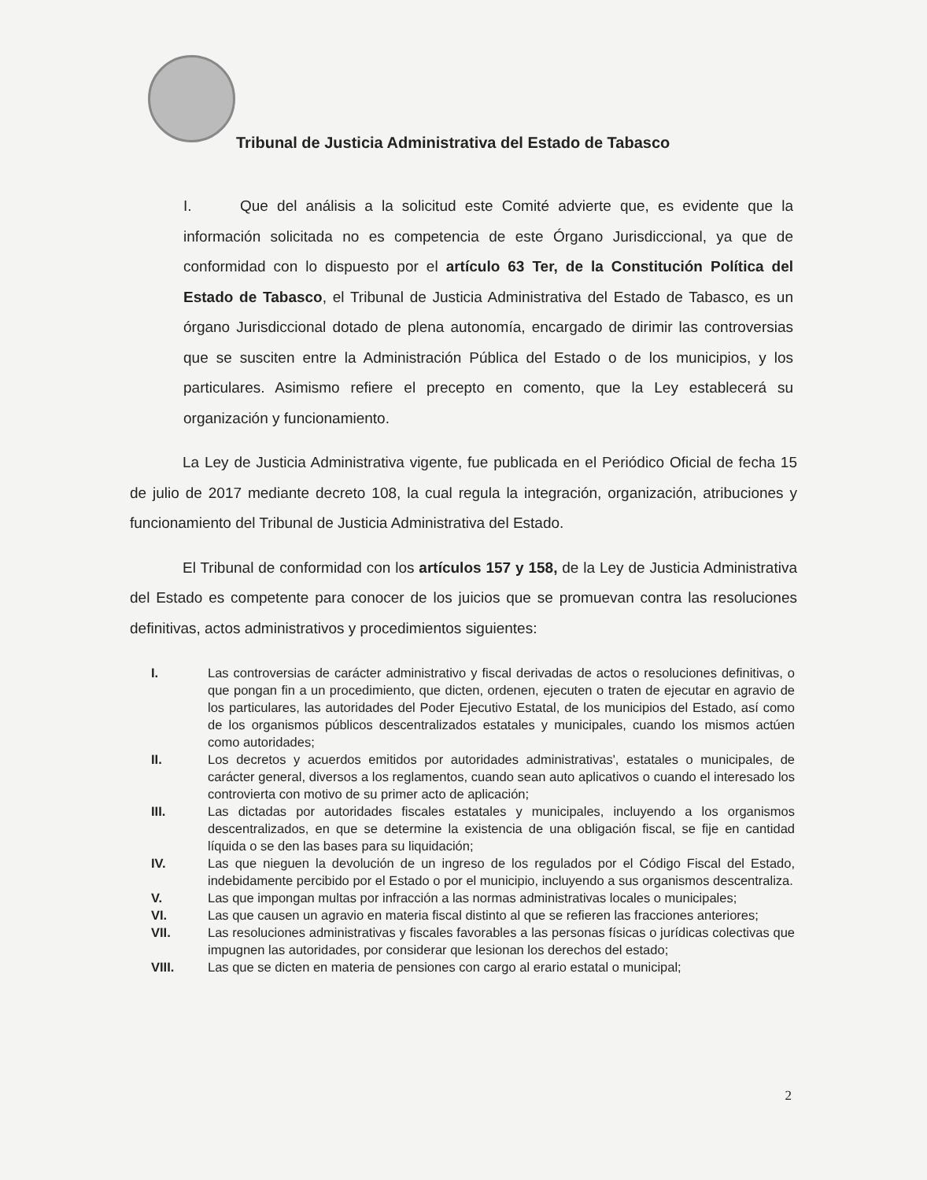Tribunal de Justicia Administrativa del Estado de Tabasco
I. Que del análisis a la solicitud este Comité advierte que, es evidente que la información solicitada no es competencia de este Órgano Jurisdiccional, ya que de conformidad con lo dispuesto por el artículo 63 Ter, de la Constitución Política del Estado de Tabasco, el Tribunal de Justicia Administrativa del Estado de Tabasco, es un órgano Jurisdiccional dotado de plena autonomía, encargado de dirimir las controversias que se susciten entre la Administración Pública del Estado o de los municipios, y los particulares. Asimismo refiere el precepto en comento, que la Ley establecerá su organización y funcionamiento.
La Ley de Justicia Administrativa vigente, fue publicada en el Periódico Oficial de fecha 15 de julio de 2017 mediante decreto 108, la cual regula la integración, organización, atribuciones y funcionamiento del Tribunal de Justicia Administrativa del Estado.
El Tribunal de conformidad con los artículos 157 y 158, de la Ley de Justicia Administrativa del Estado es competente para conocer de los juicios que se promuevan contra las resoluciones definitivas, actos administrativos y procedimientos siguientes:
I. Las controversias de carácter administrativo y fiscal derivadas de actos o resoluciones definitivas, o que pongan fin a un procedimiento, que dicten, ordenen, ejecuten o traten de ejecutar en agravio de los particulares, las autoridades del Poder Ejecutivo Estatal, de los municipios del Estado, así como de los organismos públicos descentralizados estatales y municipales, cuando los mismos actúen como autoridades;
II. Los decretos y acuerdos emitidos por autoridades administrativas', estatales o municipales, de carácter general, diversos a los reglamentos, cuando sean auto aplicativos o cuando el interesado los controvierta con motivo de su primer acto de aplicación;
III. Las dictadas por autoridades fiscales estatales y municipales, incluyendo a los organismos descentralizados, en que se determine la existencia de una obligación fiscal, se fije en cantidad líquida o se den las bases para su liquidación;
IV. Las que nieguen la devolución de un ingreso de los regulados por el Código Fiscal del Estado, indebidamente percibido por el Estado o por el municipio, incluyendo a sus organismos descentraliza.
V. Las que impongan multas por infracción a las normas administrativas locales o municipales;
VI. Las que causen un agravio en materia fiscal distinto al que se refieren las fracciones anteriores;
VII. Las resoluciones administrativas y fiscales favorables a las personas físicas o jurídicas colectivas que impugnen las autoridades, por considerar que lesionan los derechos del estado;
VIII. Las que se dicten en materia de pensiones con cargo al erario estatal o municipal;
2